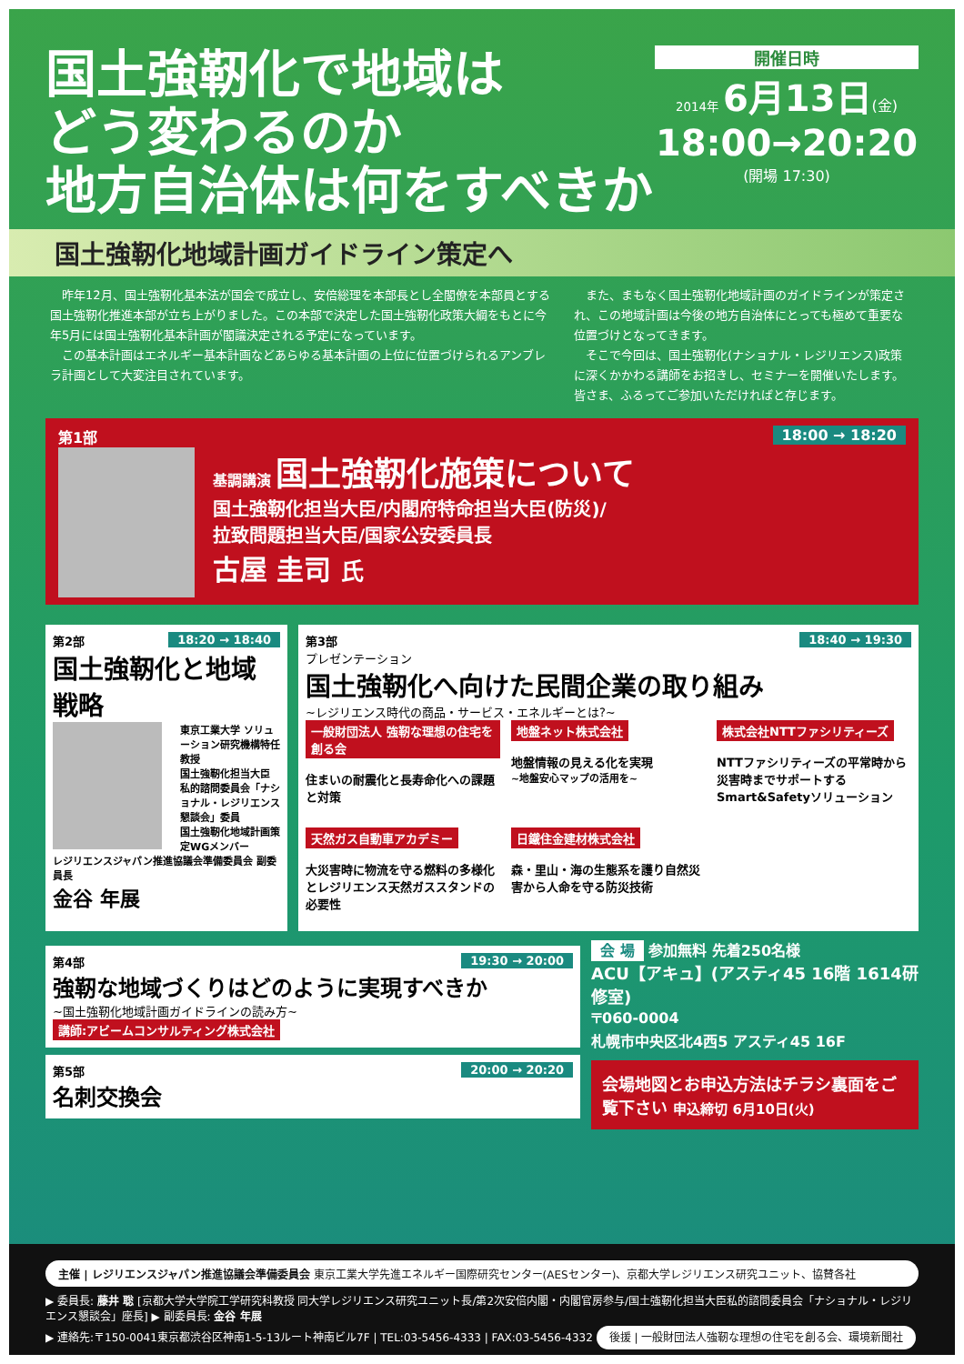国土強靭化で地域は
どう変わるのか
地方自治体は何をすべきか
開催日時
2014年 6月13日(金)
18:00→20:20
(開場 17:30)
国土強靭化地域計画ガイドライン策定へ
昨年12月、国土強靭化基本法が国会で成立し、安倍総理を本部長とし全閣僚を本部員とする国土強靭化推進本部が立ち上がりました。この本部で決定した国土強靭化政策大綱をもとに今年5月には国土強靭化基本計画が閣議決定される予定になっています。
この基本計画はエネルギー基本計画などあらゆる基本計画の上位に位置づけられるアンブレラ計画として大変注目されています。
また、まもなく国土強靭化地域計画のガイドラインが策定され、この地域計画は今後の地方自治体にとっても極めて重要な位置づけとなってきます。
そこで今回は、国土強靭化(ナショナル・レジリエンス)政策に深くかかわる講師をお招きし、セミナーを開催いたします。皆さま、ふるってご参加いただければと存じます。
第1部 18:00 → 18:20
基調講演 国土強靭化施策について
国土強靭化担当大臣/内閣府特命担当大臣(防災)/
拉致問題担当大臣/国家公安委員長
古屋 圭司 氏
第2部 18:20 → 18:40
国土強靭化と地域戦略
東京工業大学 ソリューション研究機構特任教授
国土強靭化担当大臣 私的諮問委員会「ナショナル・レジリエンス懇談会」委員
国土強靭化地域計画策定WGメンバー
レジリエンスジャパン推進協議会準備委員会 副委員長
金谷 年展
第3部 18:40 → 19:30
プレゼンテーション
国土強靭化へ向けた民間企業の取り組み
~レジリエンス時代の商品・サービス・エネルギーとは?~
一般財団法人 強靭な理想の住宅を創る会
住まいの耐震化と長寿命化への課題と対策
地盤ネット株式会社
地盤情報の見える化を実現
~地盤安心マップの活用を~
株式会社NTTファシリティーズ
NTTファシリティーズの平常時から災害時までサポートする Smart&Safetyソリューション
天然ガス自動車アカデミー
大災害時に物流を守る燃料の多様化とレジリエンス天然ガススタンドの必要性
日鐵住金建材株式会社
森・里山・海の生態系を護り自然災害から人命を守る防災技術
第4部 19:30 → 20:00
強靭な地域づくりはどのように実現すべきか
~国土強靭化地域計画ガイドラインの読み方~
講師:アビームコンサルティング株式会社
第5部 20:00 → 20:20
名刺交換会
会 場 参加無料 先着250名様
ACU【アキュ】(アスティ45 16階 1614研修室)
〒060-0004
札幌市中央区北4西5 アスティ45 16F
会場地図とお申込方法はチラシ裏面をご覧下さい 申込締切 6月10日(火)
主催 | レジリエンスジャパン推進協議会準備委員会 東京工業大学先進エネルギー国際研究センター(AESセンター)、京都大学レジリエンス研究ユニット、協賛各社
▶ 委員長: 藤井 聡 [京都大学大学院工学研究科教授 同大学レジリエンス研究ユニット長/第2次安倍内閣・内閣官房参与/国土強靭化担当大臣私的諮問委員会「ナショナル・レジリエンス懇談会」座長] ▶ 副委員長: 金谷 年展
▶ 連絡先:〒150-0041東京都渋谷区神南1-5-13ルート神南ビル7F | TEL:03-5456-4333 | FAX:03-5456-4332 後援 | 一般財団法人強靭な理想の住宅を創る会、環境新聞社